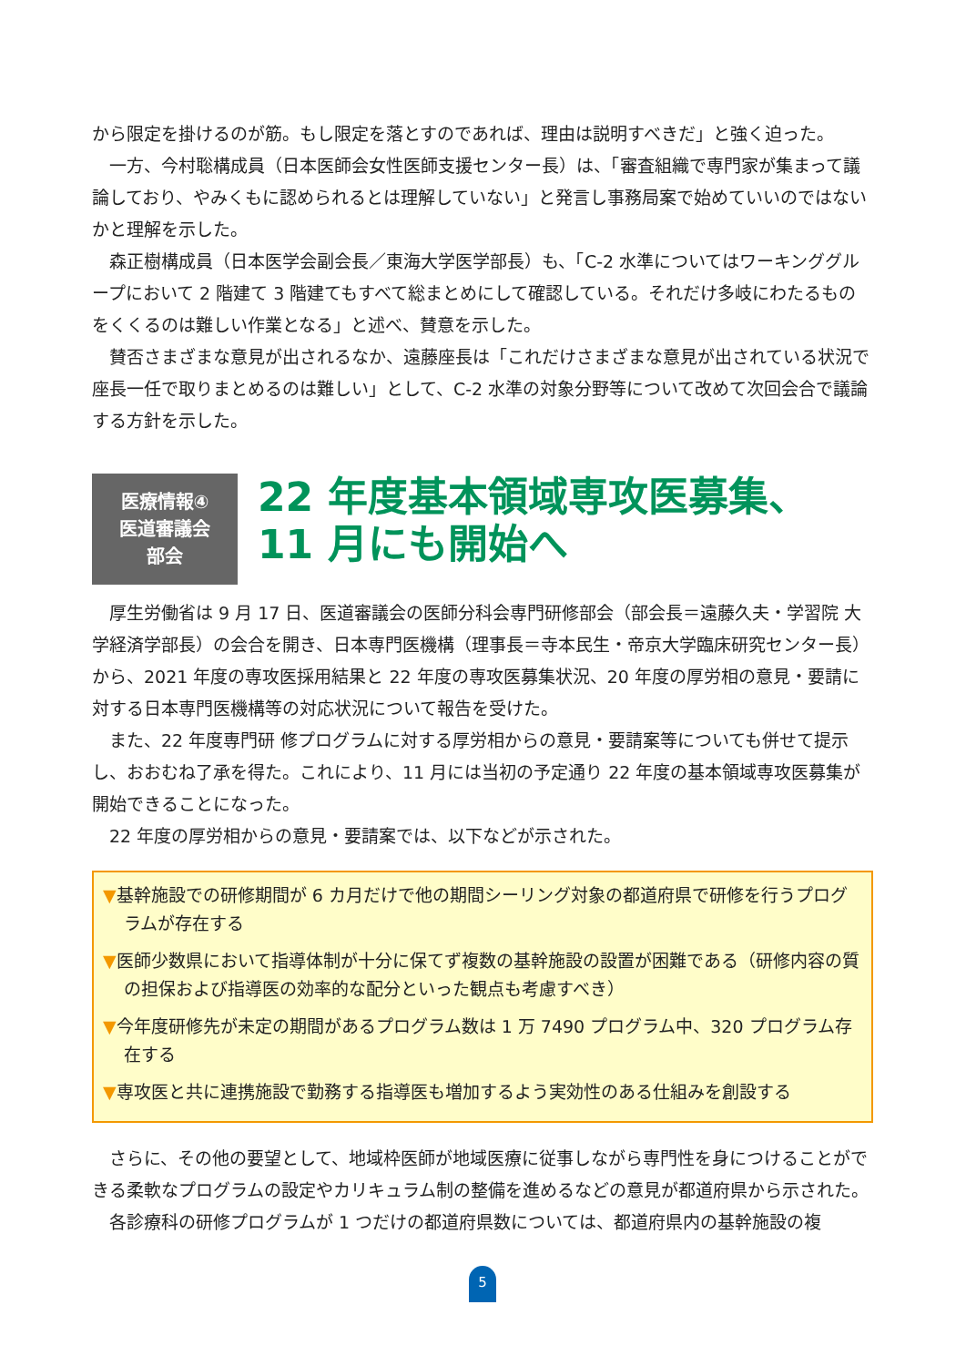から限定を掛けるのが筋。もし限定を落とすのであれば、理由は説明すべきだ」と強く迫った。
一方、今村聡構成員（日本医師会女性医師支援センター長）は、「審査組織で専門家が集まって議論しており、やみくもに認められるとは理解していない」と発言し事務局案で始めていいのではないかと理解を示した。
森正樹構成員（日本医学会副会長／東海大学医学部長）も、「C-2 水準についてはワーキンググループにおいて 2 階建て 3 階建てもすべて総まとめにして確認している。それだけ多岐にわたるものをくくるのは難しい作業となる」と述べ、賛意を示した。
賛否さまざまな意見が出されるなか、遠藤座長は「これだけさまざまな意見が出されている状況で座長一任で取りまとめるのは難しい」として、C-2 水準の対象分野等について改めて次回会合で議論する方針を示した。
医療情報④
医道審議会
部会
22 年度基本領域専攻医募集、
11 月にも開始へ
厚生労働省は 9 月 17 日、医道審議会の医師分科会専門研修部会（部会長＝遠藤久夫・学習院 大学経済学部長）の会合を開き、日本専門医機構（理事長＝寺本民生・帝京大学臨床研究センター長）から、2021 年度の専攻医採用結果と 22 年度の専攻医募集状況、20 年度の厚労相の意見・要請に対する日本専門医機構等の対応状況について報告を受けた。
また、22 年度専門研 修プログラムに対する厚労相からの意見・要請案等についても併せて提示し、おおむね了承を得た。これにより、11 月には当初の予定通り 22 年度の基本領域専攻医募集が開始できることになった。
22 年度の厚労相からの意見・要請案では、以下などが示された。
▼基幹施設での研修期間が 6 カ月だけで他の期間シーリング対象の都道府県で研修を行うプログラムが存在する
▼医師少数県において指導体制が十分に保てず複数の基幹施設の設置が困難である（研修内容の質の担保および指導医の効率的な配分といった観点も考慮すべき）
▼今年度研修先が未定の期間があるプログラム数は 1 万 7490 プログラム中、320 プログラム存在する
▼専攻医と共に連携施設で勤務する指導医も増加するよう実効性のある仕組みを創設する
さらに、その他の要望として、地域枠医師が地域医療に従事しながら専門性を身につけることができる柔軟なプログラムの設定やカリキュラム制の整備を進めるなどの意見が都道府県から示された。
各診療科の研修プログラムが 1 つだけの都道府県数については、都道府県内の基幹施設の複
5